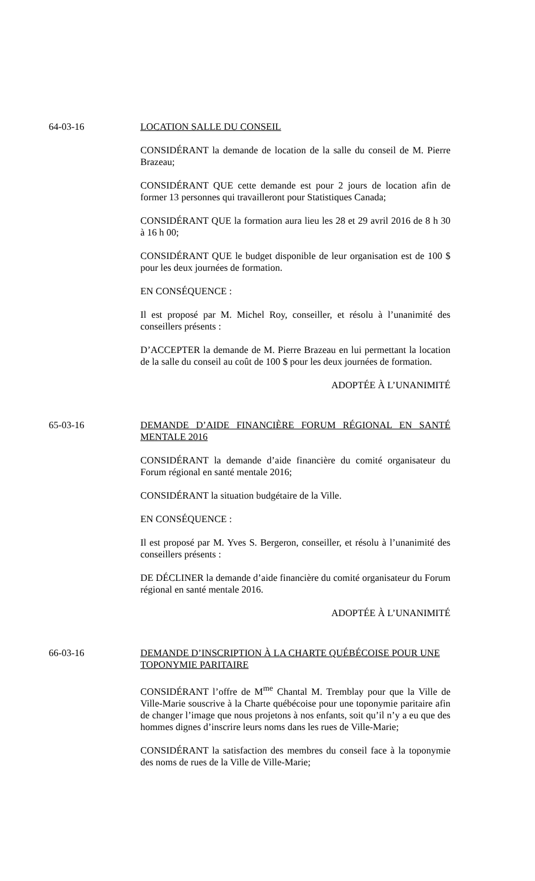64-03-16 LOCATION SALLE DU CONSEIL
CONSIDÉRANT la demande de location de la salle du conseil de M. Pierre Brazeau;
CONSIDÉRANT QUE cette demande est pour 2 jours de location afin de former 13 personnes qui travailleront pour Statistiques Canada;
CONSIDÉRANT QUE la formation aura lieu les 28 et 29 avril 2016 de 8 h 30 à 16 h 00;
CONSIDÉRANT QUE le budget disponible de leur organisation est de 100 $ pour les deux journées de formation.
EN CONSÉQUENCE :
Il est proposé par M. Michel Roy, conseiller, et résolu à l’unanimité des conseillers présents :
D’ACCEPTER la demande de M. Pierre Brazeau en lui permettant la location de la salle du conseil au coût de 100 $ pour les deux journées de formation.
ADOPTÉE À L’UNANIMITÉ
65-03-16 DEMANDE D’AIDE FINANCIÈRE FORUM RÉGIONAL EN SANTÉ MENTALE 2016
CONSIDÉRANT la demande d’aide financière du comité organisateur du Forum régional en santé mentale 2016;
CONSIDÉRANT la situation budgétaire de la Ville.
EN CONSÉQUENCE :
Il est proposé par M. Yves S. Bergeron, conseiller, et résolu à l’unanimité des conseillers présents :
DE DÉCLINER la demande d’aide financière du comité organisateur du Forum régional en santé mentale 2016.
ADOPTÉE À L’UNANIMITÉ
66-03-16 DEMANDE D’INSCRIPTION À LA CHARTE QUÉBÉCOISE POUR UNE TOPONYMIE PARITAIRE
CONSIDÉRANT l’offre de M<sup>me</sup> Chantal M. Tremblay pour que la Ville de Ville-Marie souscrive à la Charte québécoise pour une toponymie paritaire afin de changer l’image que nous projetons à nos enfants, soit qu’il n’y a eu que des hommes dignes d’inscrire leurs noms dans les rues de Ville-Marie;
CONSIDÉRANT la satisfaction des membres du conseil face à la toponymie des noms de rues de la Ville de Ville-Marie;